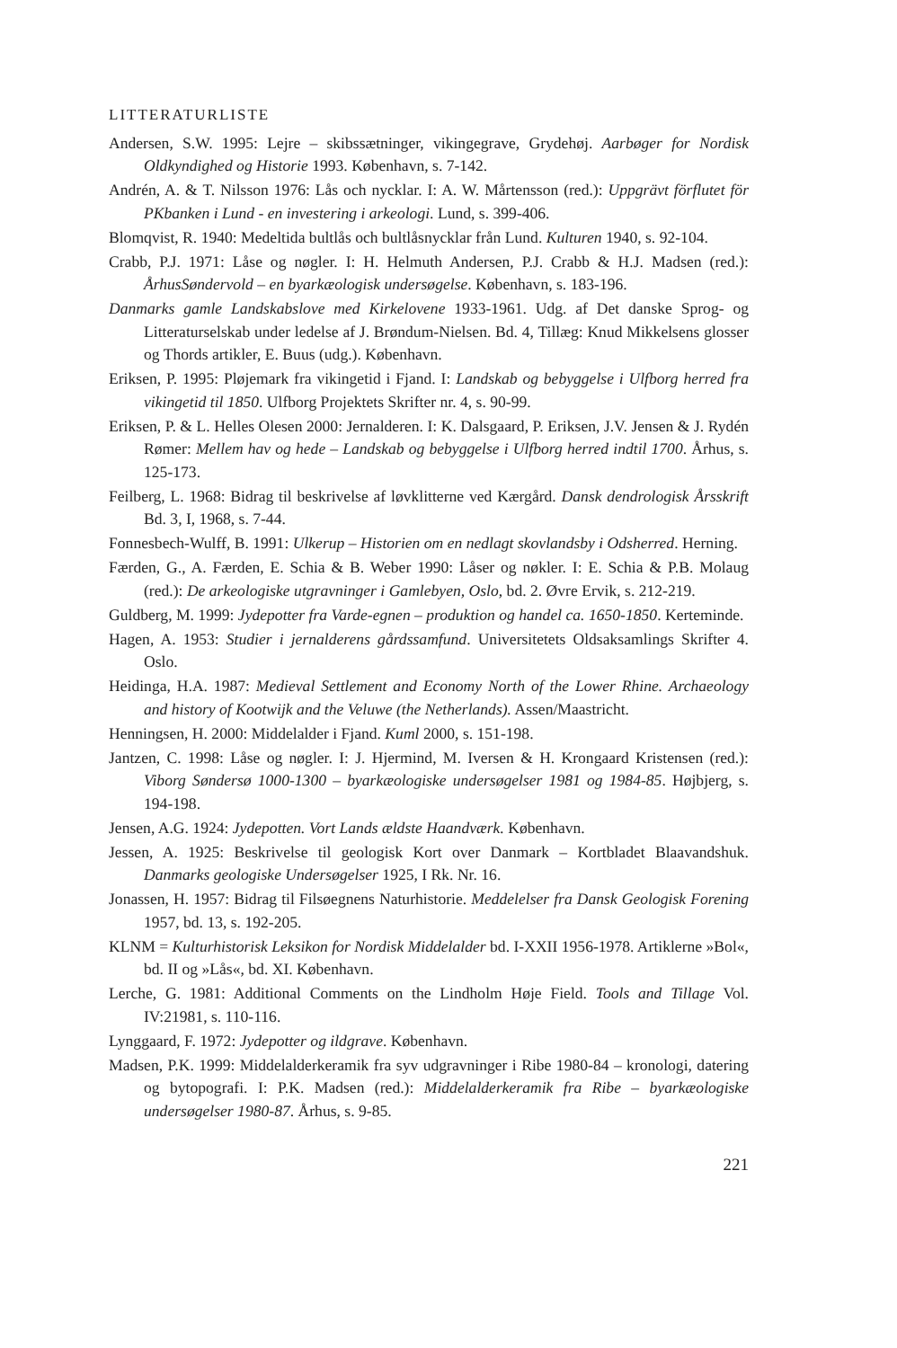LITTERATURLISTE
Andersen, S.W. 1995: Lejre – skibssætninger, vikingegrave, Grydehøj. Aarbøger for Nordisk Oldkyndighed og Historie 1993. København, s. 7-142.
Andrén, A. & T. Nilsson 1976: Lås och nycklar. I: A. W. Mårtensson (red.): Uppgrävt förflutet för PKbanken i Lund - en investering i arkeologi. Lund, s. 399-406.
Blomqvist, R. 1940: Medeltida bultlås och bultlåsnycklar från Lund. Kulturen 1940, s. 92-104.
Crabb, P.J. 1971: Låse og nøgler. I: H. Helmuth Andersen, P.J. Crabb & H.J. Madsen (red.): ÅrhusSøndervold – en byarkæologisk undersøgelse. København, s. 183-196.
Danmarks gamle Landskabslove med Kirkelovene 1933-1961. Udg. af Det danske Sprog- og Litteraturselskab under ledelse af J. Brøndum-Nielsen. Bd. 4, Tillæg: Knud Mikkelsens glosser og Thords artikler, E. Buus (udg.). København.
Eriksen, P. 1995: Pløjemark fra vikingetid i Fjand. I: Landskab og bebyggelse i Ulfborg herred fra vikingetid til 1850. Ulfborg Projektets Skrifter nr. 4, s. 90-99.
Eriksen, P. & L. Helles Olesen 2000: Jernalderen. I: K. Dalsgaard, P. Eriksen, J.V. Jensen & J. Rydén Rømer: Mellem hav og hede – Landskab og bebyggelse i Ulfborg herred indtil 1700. Århus, s. 125-173.
Feilberg, L. 1968: Bidrag til beskrivelse af løvklitterne ved Kærgård. Dansk dendrologisk Årsskrift Bd. 3, I, 1968, s. 7-44.
Fonnesbech-Wulff, B. 1991: Ulkerup – Historien om en nedlagt skovlandsby i Odsherred. Herning.
Færden, G., A. Færden, E. Schia & B. Weber 1990: Låser og nøkler. I: E. Schia & P.B. Molaug (red.): De arkeologiske utgravninger i Gamlebyen, Oslo, bd. 2. Øvre Ervik, s. 212-219.
Guldberg, M. 1999: Jydepotter fra Varde-egnen – produktion og handel ca. 1650-1850. Kerteminde.
Hagen, A. 1953: Studier i jernalderens gårdssamfund. Universitetets Oldsaksamlings Skrifter 4. Oslo.
Heidinga, H.A. 1987: Medieval Settlement and Economy North of the Lower Rhine. Archaeology and history of Kootwijk and the Veluwe (the Netherlands). Assen/Maastricht.
Henningsen, H. 2000: Middelalder i Fjand. Kuml 2000, s. 151-198.
Jantzen, C. 1998: Låse og nøgler. I: J. Hjermind, M. Iversen & H. Krongaard Kristensen (red.): Viborg Søndersø 1000-1300 – byarkæologiske undersøgelser 1981 og 1984-85. Højbjerg, s. 194-198.
Jensen, A.G. 1924: Jydepotten. Vort Lands ældste Haandværk. København.
Jessen, A. 1925: Beskrivelse til geologisk Kort over Danmark – Kortbladet Blaavandshuk. Danmarks geologiske Undersøgelser 1925, I Rk. Nr. 16.
Jonassen, H. 1957: Bidrag til Filsøegnens Naturhistorie. Meddelelser fra Dansk Geologisk Forening 1957, bd. 13, s. 192-205.
KLNM = Kulturhistorisk Leksikon for Nordisk Middelalder bd. I-XXII 1956-1978. Artiklerne »Bol«, bd. II og »Lås«, bd. XI. København.
Lerche, G. 1981: Additional Comments on the Lindholm Høje Field. Tools and Tillage Vol. IV:21981, s. 110-116.
Lynggaard, F. 1972: Jydepotter og ildgrave. København.
Madsen, P.K. 1999: Middelalderkeramik fra syv udgravninger i Ribe 1980-84 – kronologi, datering og bytopografi. I: P.K. Madsen (red.): Middelalderkeramik fra Ribe – byarkæologiske undersøgelser 1980-87. Århus, s. 9-85.
221